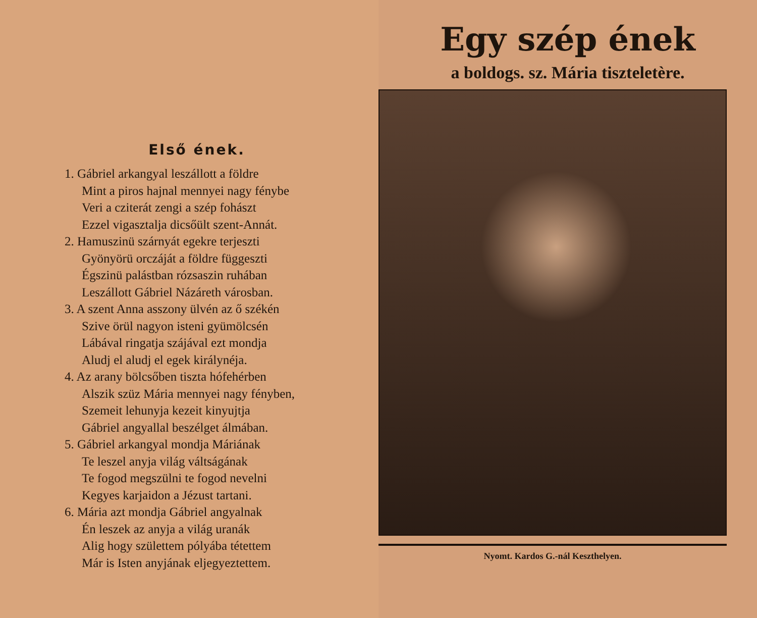Első ének.
1. Gábriel arkangyal leszállott a földre
Mint a piros hajnal mennyei nagy fénybe
Veri a cziterát zengi a szép fohászt
Ezzel vigasztalja dicsőült szent-Annát.
2. Hamuszinü szárnyát egekre terjeszti
Gyönyörü orczáját a földre függeszti
Égszinü palástban rózsaszin ruhában
Leszállott Gábriel Názáreth városban.
3. A szent Anna asszony ülvén az ő székén
Szive örül nagyon isteni gyümölcsén
Lábával ringatja szájával ezt mondja
Aludj el aludj el egek királynéja.
4. Az arany bölcsőben tiszta hófehérben
Alszik szüz Mária mennyei nagy fényben,
Szemeit lehunyja kezeit kinyujtja
Gábriel angyallal beszélget álmában.
5. Gábriel arkangyal mondja Máriának
Te leszel anyja világ váltságának
Te fogod megszülni te fogod nevelni
Kegyes karjaidon a Jézust tartani.
6. Mária azt mondja Gábriel angyalnak
Én leszek az anyja a világ uranák
Alig hogy születtem pólyába tétettem
Már is Isten anyjának eljegyeztettem.
Egy szép ének
a boldogs. sz. Mária tiszteletère.
Nyomt. Kardos G.-nál Keszthelyen.